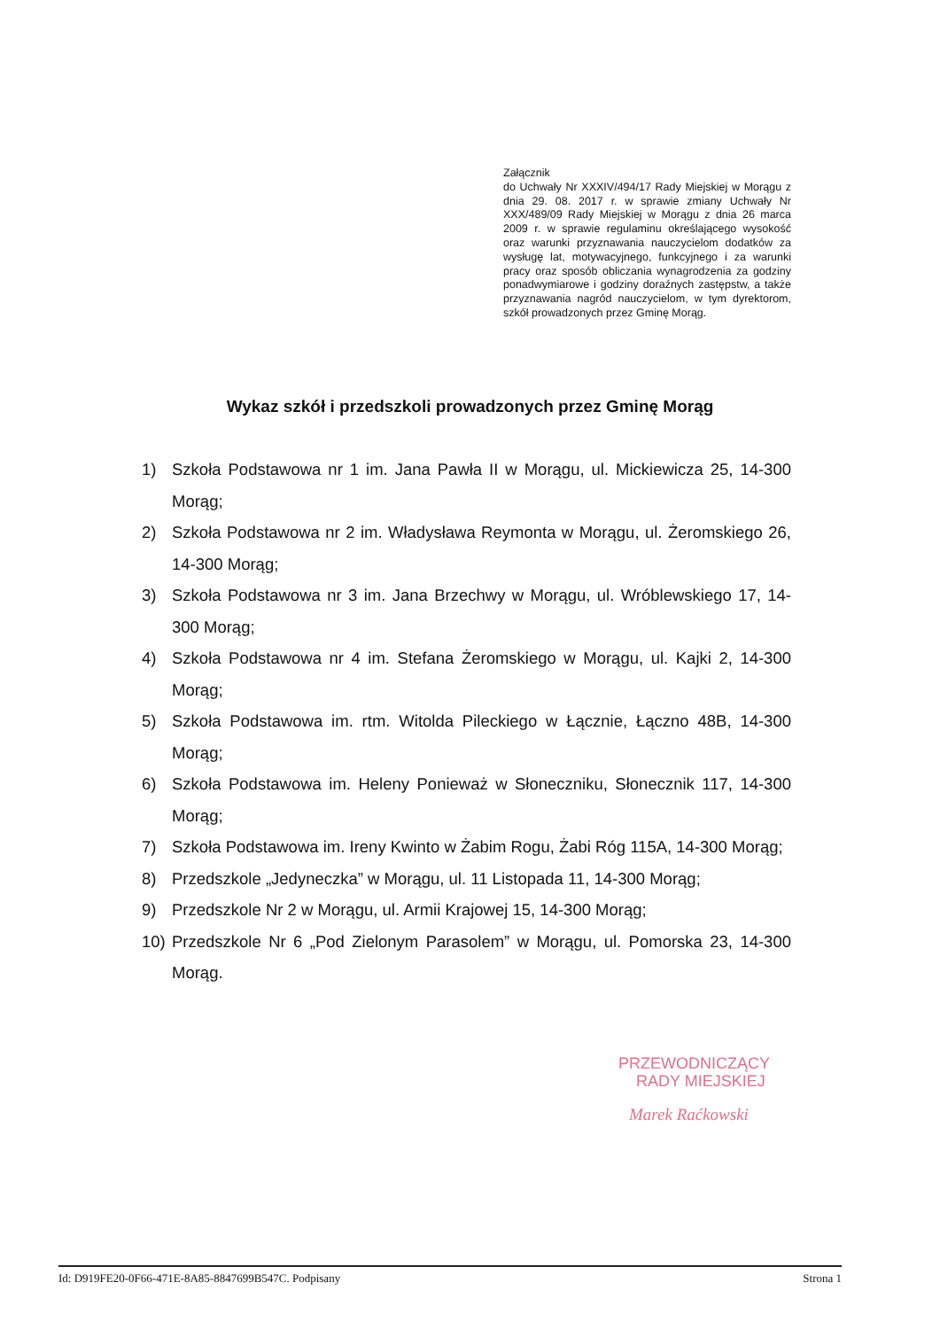Załącznik
do Uchwały Nr XXXIV/494/17 Rady Miejskiej w Morągu z dnia 29. 08. 2017 r. w sprawie zmiany Uchwały Nr XXX/489/09 Rady Miejskiej w Morągu z dnia 26 marca 2009 r. w sprawie regulaminu określającego wysokość oraz warunki przyznawania nauczycielom dodatków za wysługę lat, motywacyjnego, funkcyjnego i za warunki pracy oraz sposób obliczania wynagrodzenia za godziny ponadwymiarowe i godziny doraźnych zastępstw, a także przyznawania nagród nauczycielom, w tym dyrektorom, szkół prowadzonych przez Gminę Morąg.
Wykaz szkół i przedszkoli prowadzonych przez Gminę Morąg
1) Szkoła Podstawowa nr 1 im. Jana Pawła II w Morągu, ul. Mickiewicza 25, 14-300 Morąg;
2) Szkoła Podstawowa nr 2 im. Władysława Reymonta w Morągu, ul. Żeromskiego 26, 14-300 Morąg;
3) Szkoła Podstawowa nr 3 im. Jana Brzechwy w Morągu, ul. Wróblewskiego 17, 14-300 Morąg;
4) Szkoła Podstawowa nr 4 im. Stefana Żeromskiego w Morągu, ul. Kajki 2, 14-300 Morąg;
5) Szkoła Podstawowa im. rtm. Witolda Pileckiego w Łącznie, Łączno 48B, 14-300 Morąg;
6) Szkoła Podstawowa im. Heleny Ponieważ w Słoneczniku, Słonecznik 117, 14-300 Morąg;
7) Szkoła Podstawowa im. Ireny Kwinto w Żabim Rogu, Żabi Róg 115A, 14-300 Morąg;
8) Przedszkole „Jedyneczka” w Morągu, ul. 11 Listopada 11, 14-300 Morąg;
9) Przedszkole Nr 2 w Morągu, ul. Armii Krajowej 15, 14-300 Morąg;
10) Przedszkole Nr 6 „Pod Zielonym Parasolem” w Morągu, ul. Pomorska 23, 14-300 Morąg.
PRZEWODNICZĄCY
RADY MIEJSKIEJ
Marek Raćkowski
Id: D919FE20-0F66-471E-8A85-8847699B547C. Podpisany Strona 1